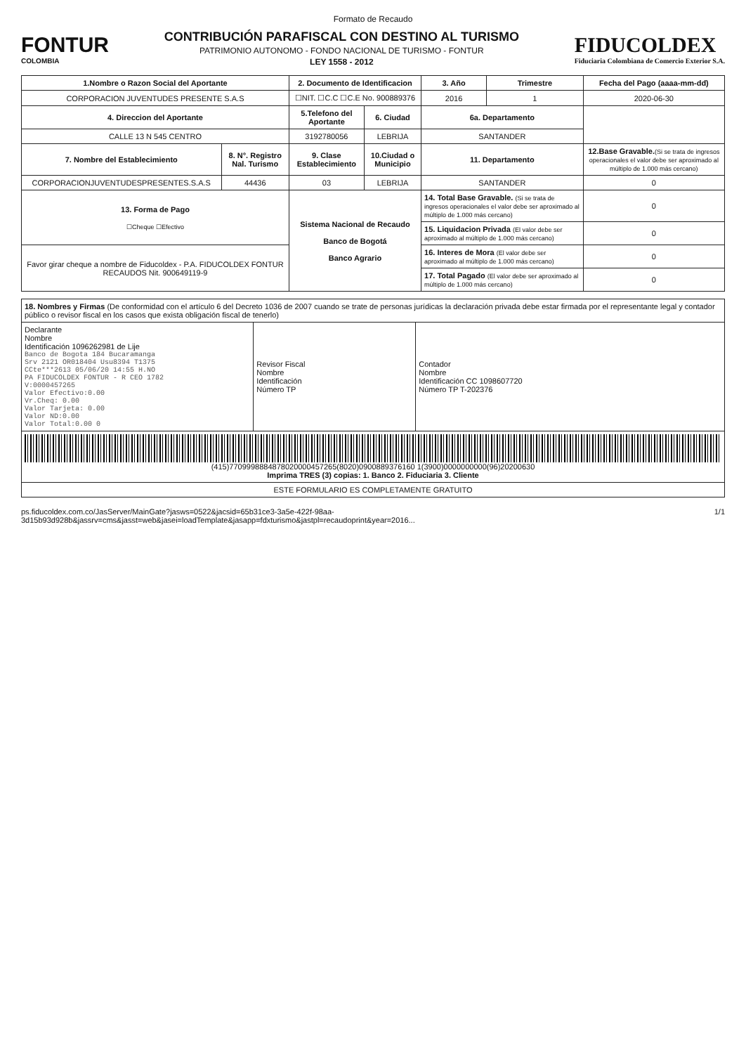Formato de Recaudo
FONTUR
COLOMBIA
CONTRIBUCIÓN PARAFISCAL CON DESTINO AL TURISMO
PATRIMONIO AUTONOMO - FONDO NACIONAL DE TURISMO - FONTUR
LEY 1558 - 2012
FIDUCOLDEX
Fiduciaria Colombiana de Comercio Exterior S.A.
| 1.Nombre o Razon Social del Aportante | | 2. Documento de Identificacion | | 3. Año | Trimestre | Fecha del Pago (aaaa-mm-dd) |
| --- | --- | --- | --- | --- | --- | --- |
| CORPORACION JUVENTUDES PRESENTE S.A.S | | ☐NIT. ☐C.C ☐C.E No. 900889376 | | 2016 | 1 | 2020-06-30 |
| 4. Direccion del Aportante | | 5.Telefono del Aportante | 6. Ciudad | 6a. Departamento | | |
| CALLE 13 N 545 CENTRO | | 3192780056 | LEBRIJA | SANTANDER | | |
| 7. Nombre del Establecimiento | 8. N°. Registro Nal. Turismo | 9. Clase Establecimiento | 10.Ciudad o Municipio | 11. Departamento | | 12.Base Gravable. (Si se trata de ingresos operacionales el valor debe ser aproximado al múltiplo de 1.000 más cercano) |
| CORPORACIONJUVENTUDESPRESENTES.S.A.S | 44436 | 03 | LEBRIJA | SANTANDER | | 0 |
| 13. Forma de Pago ☐Cheque ☐Efectivo | | Sistema Nacional de Recaudo Banco de Bogotá Banco Agrario | | 14. Total Base Gravable. (Si se trata de ingresos operacionales el valor debe ser aproximado al múltiplo de 1.000 más cercano) | | 0 |
| | | | | 15. Liquidacion Privada (El valor debe ser aproximado al múltiplo de 1.000 más cercano) | | 0 |
| Favor girar cheque a nombre de Fiducoldex - P.A. FIDUCOLDEX FONTUR RECAUDOS Nit. 900649119-9 | | | | 16. Interes de Mora (El valor debe ser aproximado al múltiplo de 1.000 más cercano) | | 0 |
| | | | | 17. Total Pagado (El valor debe ser aproximado al múltiplo de 1.000 más cercano) | | 0 |
| 18. Nombres y Firmas (De conformidad con el artículo 6 del Decreto 1036 de 2007 cuando se trate de personas jurídicas la declaración privada debe estar firmada por el representante legal y contador público o revisor fiscal en los casos que exista obligación fiscal de tenerlo) | | |
| Declarante Nombre Identificación 1096262981 de Lije Banco de Bogota 184 Bucaramanga Srv 2121 OR018404 Usu8394 T1375 CCte***2613 05/06/20 14:55 H.NO PA FIDUCOLDEX FONTUR - R CEO 1782 V:0000457265 Valor Efectivo:0.00 Vr.Cheq: 0.00 Valor Tarjeta: 0.00 Valor ND:0.00 Valor Total:0.00 0 | Revisor Fiscal Nombre Identificación Número TP | Contador Nombre Identificación CC 1098607720 Número TP T-202376 |
| (415)7709998884878020000457265(8020)0900889376160 1(3900)0000000000(96)20200630 Imprima TRES (3) copias: 1. Banco 2. Fiduciaria 3. Cliente | | |
| ESTE FORMULARIO ES COMPLETAMENTE GRATUITO | | |
ps.fiducoldex.com.co/JasServer/MainGate?jasws=0522&jacsid=65b31ce3-3a5e-422f-98aa-3d15b93d928b&jassrv=cms&jasst=web&jasei=loadTemplate&jasapp=fdxturismo&jastpl=recaudoprint&year=2016... 1/1